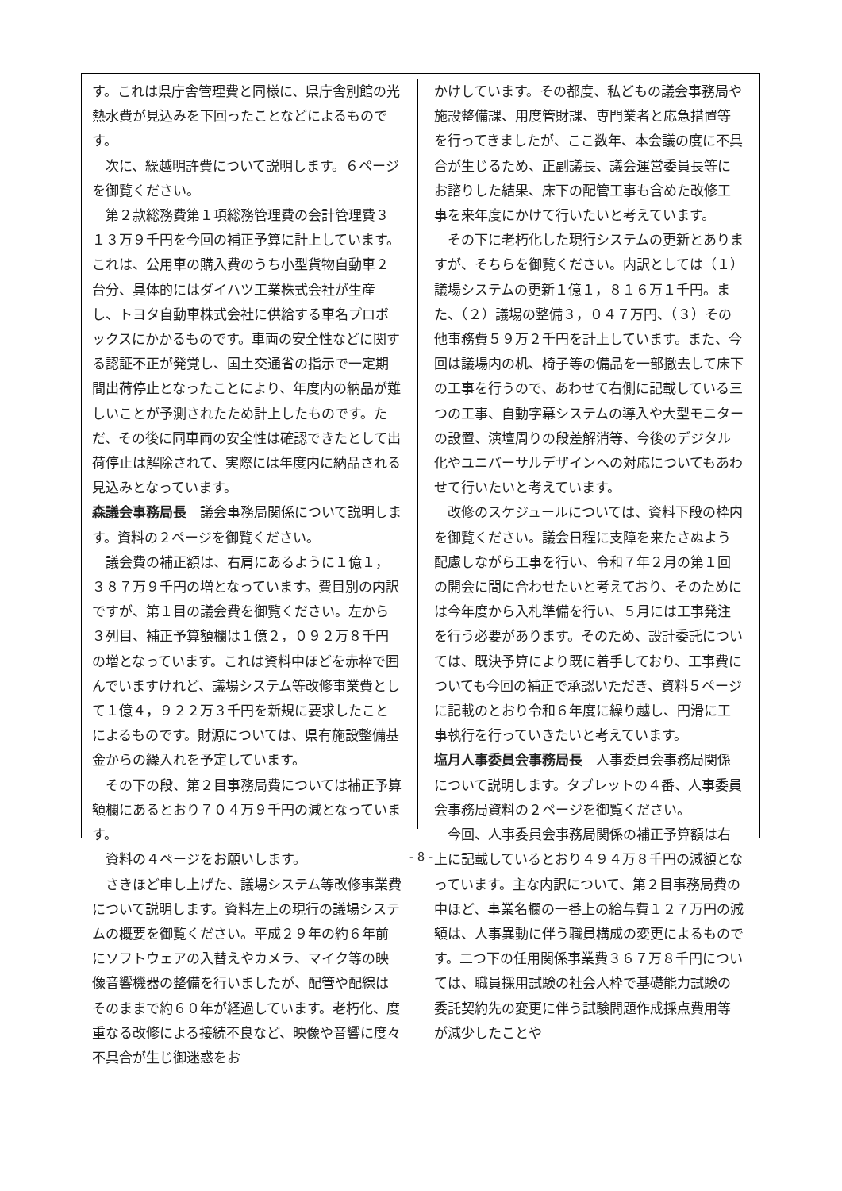す。これは県庁舎管理費と同様に、県庁舎別館の光熱水費が見込みを下回ったことなどによるものです。
　次に、繰越明許費について説明します。６ページを御覧ください。
　第２款総務費第１項総務管理費の会計管理費３１３万９千円を今回の補正予算に計上しています。これは、公用車の購入費のうち小型貨物自動車２台分、具体的にはダイハツ工業株式会社が生産し、トヨタ自動車株式会社に供給する車名プロボックスにかかるものです。車両の安全性などに関する認証不正が発覚し、国土交通省の指示で一定期間出荷停止となったことにより、年度内の納品が難しいことが予測されたため計上したものです。ただ、その後に同車両の安全性は確認できたとして出荷停止は解除されて、実際には年度内に納品される見込みとなっています。
森議会事務局長　議会事務局関係について説明します。資料の２ページを御覧ください。
　議会費の補正額は、右肩にあるように１億１，３８７万９千円の増となっています。費目別の内訳ですが、第１目の議会費を御覧ください。左から３列目、補正予算額欄は１億２，０９２万８千円の増となっています。これは資料中ほどを赤枠で囲んでいますけれど、議場システム等改修事業費として１億４，９２２万３千円を新規に要求したことによるものです。財源については、県有施設整備基金からの繰入れを予定しています。
　その下の段、第２目事務局費については補正予算額欄にあるとおり７０４万９千円の減となっています。
　資料の４ページをお願いします。
　さきほど申し上げた、議場システム等改修事業費について説明します。資料左上の現行の議場システムの概要を御覧ください。平成２９年の約６年前にソフトウェアの入替えやカメラ、マイク等の映像音響機器の整備を行いましたが、配管や配線はそのままで約６０年が経過しています。老朽化、度重なる改修による接続不良など、映像や音響に度々不具合が生じ御迷惑をお
かけしています。その都度、私どもの議会事務局や施設整備課、用度管財課、専門業者と応急措置等を行ってきましたが、ここ数年、本会議の度に不具合が生じるため、正副議長、議会運営委員長等にお諮りした結果、床下の配管工事も含めた改修工事を来年度にかけて行いたいと考えています。
　その下に老朽化した現行システムの更新とありますが、そちらを御覧ください。内訳としては（１）議場システムの更新１億１，８１６万１千円。また、（２）議場の整備３，０４７万円、（３）その他事務費５９万２千円を計上しています。また、今回は議場内の机、椅子等の備品を一部撤去して床下の工事を行うので、あわせて右側に記載している三つの工事、自動字幕システムの導入や大型モニターの設置、演壇周りの段差解消等、今後のデジタル化やユニバーサルデザインへの対応についてもあわせて行いたいと考えています。
　改修のスケジュールについては、資料下段の枠内を御覧ください。議会日程に支障を来たさぬよう配慮しながら工事を行い、令和７年２月の第１回の開会に間に合わせたいと考えており、そのためには今年度から入札準備を行い、５月には工事発注を行う必要があります。そのため、設計委託については、既決予算により既に着手しており、工事費についても今回の補正で承認いただき、資料５ページに記載のとおり令和６年度に繰り越し、円滑に工事執行を行っていきたいと考えています。
塩月人事委員会事務局長　人事委員会事務局関係について説明します。タブレットの４番、人事委員会事務局資料の２ページを御覧ください。
　今回、人事委員会事務局関係の補正予算額は右上に記載しているとおり４９４万８千円の減額となっています。主な内訳について、第２目事務局費の中ほど、事業名欄の一番上の給与費１２７万円の減額は、人事異動に伴う職員構成の変更によるものです。二つ下の任用関係事業費３６７万８千円については、職員採用試験の社会人枠で基礎能力試験の委託契約先の変更に伴う試験問題作成採点費用等が減少したことや
- 8 -